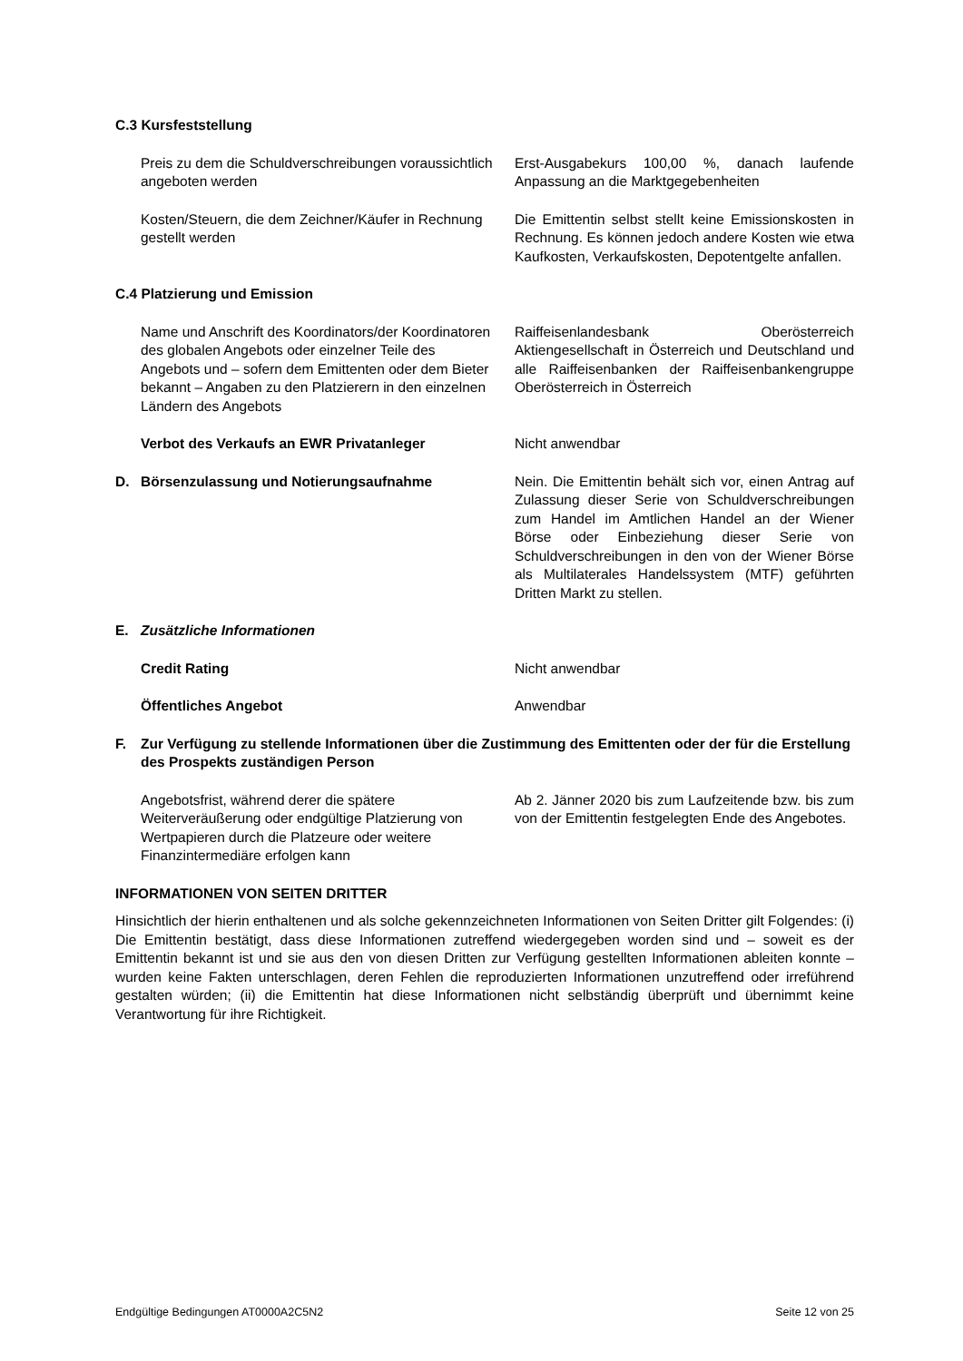C.3 Kursfeststellung
Preis zu dem die Schuldverschreibungen voraussichtlich angeboten werden
Erst-Ausgabekurs 100,00 %, danach laufende Anpassung an die Marktgegebenheiten
Kosten/Steuern, die dem Zeichner/Käufer in Rechnung gestellt werden
Die Emittentin selbst stellt keine Emissionskosten in Rechnung. Es können jedoch andere Kosten wie etwa Kaufkosten, Verkaufskosten, Depotentgelte anfallen.
C.4 Platzierung und Emission
Name und Anschrift des Koordinators/der Koordinatoren des globalen Angebots oder einzelner Teile des Angebots und – sofern dem Emittenten oder dem Bieter bekannt – Angaben zu den Platzierern in den einzelnen Ländern des Angebots
Raiffeisenlandesbank Oberösterreich Aktiengesellschaft in Österreich und Deutschland und alle Raiffeisenbanken der Raiffeisenbankengruppe Oberösterreich in Österreich
Verbot des Verkaufs an EWR Privatanleger Nicht anwendbar
D. Börsenzulassung und Notierungsaufnahme Nein. Die Emittentin behält sich vor, einen Antrag auf Zulassung dieser Serie von Schuldverschreibungen zum Handel im Amtlichen Handel an der Wiener Börse oder Einbeziehung dieser Serie von Schuldverschreibungen in den von der Wiener Börse als Multilaterales Handelssystem (MTF) geführten Dritten Markt zu stellen.
E. Zusätzliche Informationen
Credit Rating Nicht anwendbar
Öffentliches Angebot Anwendbar
F. Zur Verfügung zu stellende Informationen über die Zustimmung des Emittenten oder der für die Erstellung des Prospekts zuständigen Person
Angebotsfrist, während derer die spätere Weiterveräußerung oder endgültige Platzierung von Wertpapieren durch die Platzeure oder weitere Finanzintermediäre erfolgen kann
Ab 2. Jänner 2020 bis zum Laufzeitende bzw. bis zum von der Emittentin festgelegten Ende des Angebotes.
INFORMATIONEN VON SEITEN DRITTER
Hinsichtlich der hierin enthaltenen und als solche gekennzeichneten Informationen von Seiten Dritter gilt Folgendes: (i) Die Emittentin bestätigt, dass diese Informationen zutreffend wiedergegeben worden sind und – soweit es der Emittentin bekannt ist und sie aus den von diesen Dritten zur Verfügung gestellten Informationen ableiten konnte – wurden keine Fakten unterschlagen, deren Fehlen die reproduzierten Informationen unzutreffend oder irreführend gestalten würden; (ii) die Emittentin hat diese Informationen nicht selbständig überprüft und übernimmt keine Verantwortung für ihre Richtigkeit.
Endgültige Bedingungen AT0000A2C5N2 Seite 12 von 25